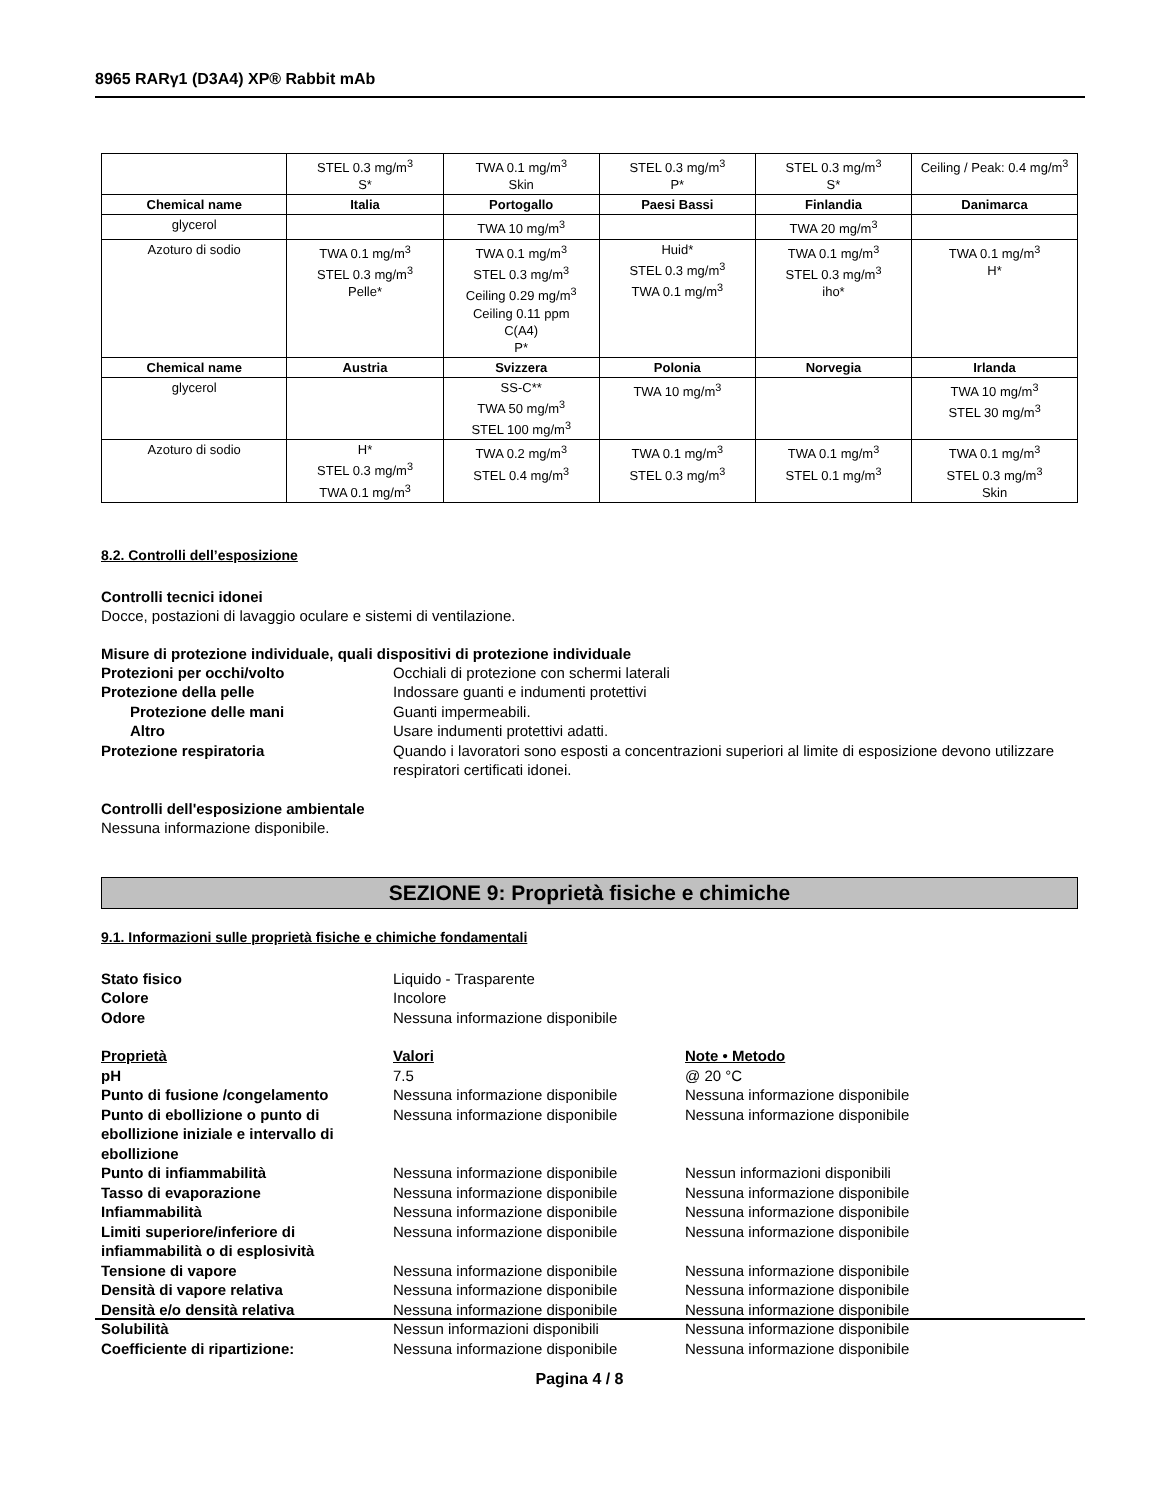8965 RARγ1 (D3A4) XP® Rabbit mAb
| | STEL 0.3 mg/m<sup>3</sup> S* | TWA 0.1 mg/m<sup>3</sup> Skin | STEL 0.3 mg/m<sup>3</sup> P* | STEL 0.3 mg/m<sup>3</sup> S* | Ceiling / Peak: 0.4 mg/m<sup>3</sup> |
| Chemical name | Italia | Portogallo | Paesi Bassi | Finlandia | Danimarca |
| glycerol | | TWA 10 mg/m<sup>3</sup> | | TWA 20 mg/m<sup>3</sup> | |
| Azoturo di sodio | TWA 0.1 mg/m<sup>3</sup> STEL 0.3 mg/m<sup>3</sup> Pelle* | TWA 0.1 mg/m<sup>3</sup> STEL 0.3 mg/m<sup>3</sup> Ceiling 0.29 mg/m<sup>3</sup> Ceiling 0.11 ppm C(A4) P* | Huid* STEL 0.3 mg/m<sup>3</sup> TWA 0.1 mg/m<sup>3</sup> | TWA 0.1 mg/m<sup>3</sup> STEL 0.3 mg/m<sup>3</sup> iho* | TWA 0.1 mg/m<sup>3</sup> H* |
| Chemical name | Austria | Svizzera | Polonia | Norvegia | Irlanda |
| glycerol | | SS-C** TWA 50 mg/m<sup>3</sup> STEL 100 mg/m<sup>3</sup> | TWA 10 mg/m<sup>3</sup> | | TWA 10 mg/m<sup>3</sup> STEL 30 mg/m<sup>3</sup> |
| Azoturo di sodio | H* STEL 0.3 mg/m<sup>3</sup> TWA 0.1 mg/m<sup>3</sup> | TWA 0.2 mg/m<sup>3</sup> STEL 0.4 mg/m<sup>3</sup> | TWA 0.1 mg/m<sup>3</sup> STEL 0.3 mg/m<sup>3</sup> | TWA 0.1 mg/m<sup>3</sup> STEL 0.1 mg/m<sup>3</sup> | TWA 0.1 mg/m<sup>3</sup> STEL 0.3 mg/m<sup>3</sup> Skin |
8.2. Controlli dell’esposizione
Controlli tecnici idonei
Docce, postazioni di lavaggio oculare e sistemi di ventilazione.
Misure di protezione individuale, quali dispositivi di protezione individuale
| Protezioni per occhi/volto | Occhiali di protezione con schermi laterali |
| Protezione della pelle | Indossare guanti e indumenti protettivi |
| Protezione delle mani | Guanti impermeabili. |
| Altro | Usare indumenti protettivi adatti. |
| Protezione respiratoria | Quando i lavoratori sono esposti a concentrazioni superiori al limite di esposizione devono utilizzare respiratori certificati idonei. |
Controlli dell'esposizione ambientale
Nessuna informazione disponibile.
SEZIONE 9: Proprietà fisiche e chimiche
9.1. Informazioni sulle proprietà fisiche e chimiche fondamentali
| Stato fisico | Liquido - Trasparente |
| Colore | Incolore |
| Odore | Nessuna informazione disponibile |
| Proprietà | Valori | Note • Metodo |
| pH | 7.5 | @ 20 °C |
| Punto di fusione /congelamento | Nessuna informazione disponibile | Nessuna informazione disponibile |
| Punto di ebollizione o punto di ebollizione iniziale e intervallo di ebollizione | Nessuna informazione disponibile | Nessuna informazione disponibile |
| Punto di infiammabilità | Nessuna informazione disponibile | Nessun informazioni disponibili |
| Tasso di evaporazione | Nessuna informazione disponibile | Nessuna informazione disponibile |
| Infiammabilità | Nessuna informazione disponibile | Nessuna informazione disponibile |
| Limiti superiore/inferiore di infiammabilità o di esplosività | Nessuna informazione disponibile | Nessuna informazione disponibile |
| Tensione di vapore | Nessuna informazione disponibile | Nessuna informazione disponibile |
| Densità di vapore relativa | Nessuna informazione disponibile | Nessuna informazione disponibile |
| Densità e/o densità relativa | Nessuna informazione disponibile | Nessuna informazione disponibile |
| Solubilità | Nessun informazioni disponibili | Nessuna informazione disponibile |
| Coefficiente di ripartizione: | Nessuna informazione disponibile | Nessuna informazione disponibile |
Pagina 4 / 8